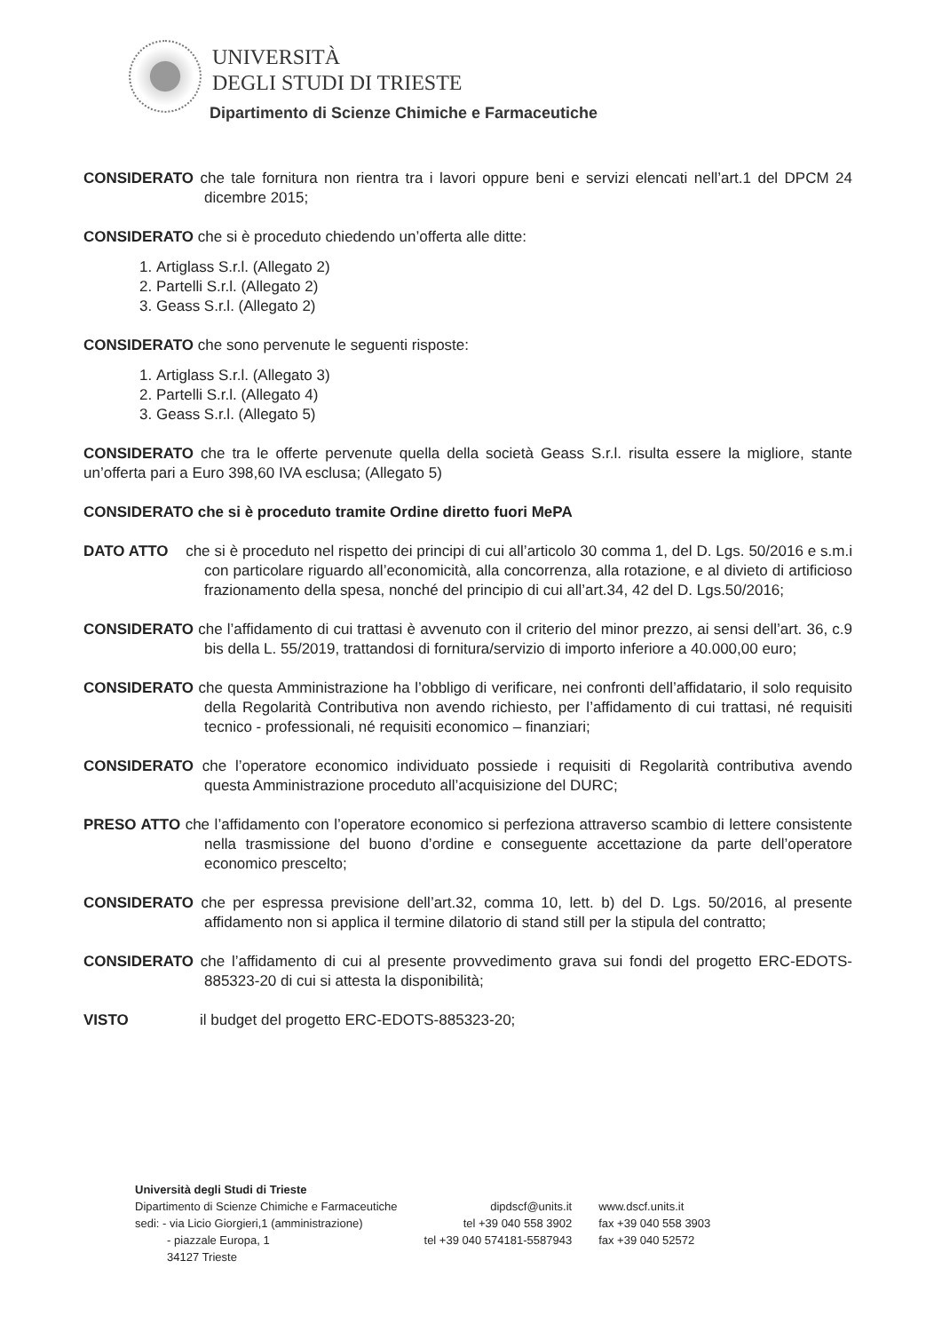UNIVERSITÀ
DEGLI STUDI DI TRIESTE
Dipartimento di Scienze Chimiche e Farmaceutiche
CONSIDERATO che tale fornitura non rientra tra i lavori oppure beni e servizi elencati nell’art.1 del DPCM 24 dicembre 2015;
CONSIDERATO che si è proceduto chiedendo un’offerta alle ditte:
1. Artiglass S.r.l. (Allegato 2)
2. Partelli S.r.l. (Allegato 2)
3. Geass S.r.l. (Allegato 2)
CONSIDERATO che sono pervenute le seguenti risposte:
1. Artiglass S.r.l. (Allegato 3)
2. Partelli S.r.l. (Allegato 4)
3. Geass S.r.l. (Allegato 5)
CONSIDERATO che tra le offerte pervenute quella della società Geass S.r.l. risulta essere la migliore, stante un’offerta pari a Euro 398,60 IVA esclusa; (Allegato 5)
CONSIDERATO che si è proceduto tramite Ordine diretto fuori MePA
DATO ATTO che si è proceduto nel rispetto dei principi di cui all’articolo 30 comma 1, del D. Lgs. 50/2016 e s.m.i con particolare riguardo all’economicità, alla concorrenza, alla rotazione, e al divieto di artificioso frazionamento della spesa, nonché del principio di cui all’art.34, 42 del D. Lgs.50/2016;
CONSIDERATO che l’affidamento di cui trattasi è avvenuto con il criterio del minor prezzo, ai sensi dell’art. 36, c.9 bis della L. 55/2019, trattandosi di fornitura/servizio di importo inferiore a 40.000,00 euro;
CONSIDERATO che questa Amministrazione ha l’obbligo di verificare, nei confronti dell’affidatario, il solo requisito della Regolarità Contributiva non avendo richiesto, per l’affidamento di cui trattasi, né requisiti tecnico - professionali, né requisiti economico – finanziari;
CONSIDERATO che l’operatore economico individuato possiede i requisiti di Regolarità contributiva avendo questa Amministrazione proceduto all’acquisizione del DURC;
PRESO ATTO che l’affidamento con l’operatore economico si perfeziona attraverso scambio di lettere consistente nella trasmissione del buono d’ordine e conseguente accettazione da parte dell’operatore economico prescelto;
CONSIDERATO che per espressa previsione dell’art.32, comma 10, lett. b) del D. Lgs. 50/2016, al presente affidamento non si applica il termine dilatorio di stand still per la stipula del contratto;
CONSIDERATO che l’affidamento di cui al presente provvedimento grava sui fondi del progetto ERC-EDOTS-885323-20 di cui si attesta la disponibilità;
VISTO il budget del progetto ERC-EDOTS-885323-20;
Università degli Studi di Trieste
| Dipartimento di Scienze Chimiche e Farmaceutiche sedi: - via Licio Giorgieri,1 (amministrazione) - piazzale Europa, 1 34127 Trieste | dipdscf@units.it tel +39 040 558 3902 tel +39 040 574181-5587943 | www.dscf.units.it fax +39 040 558 3903 fax +39 040 52572 |